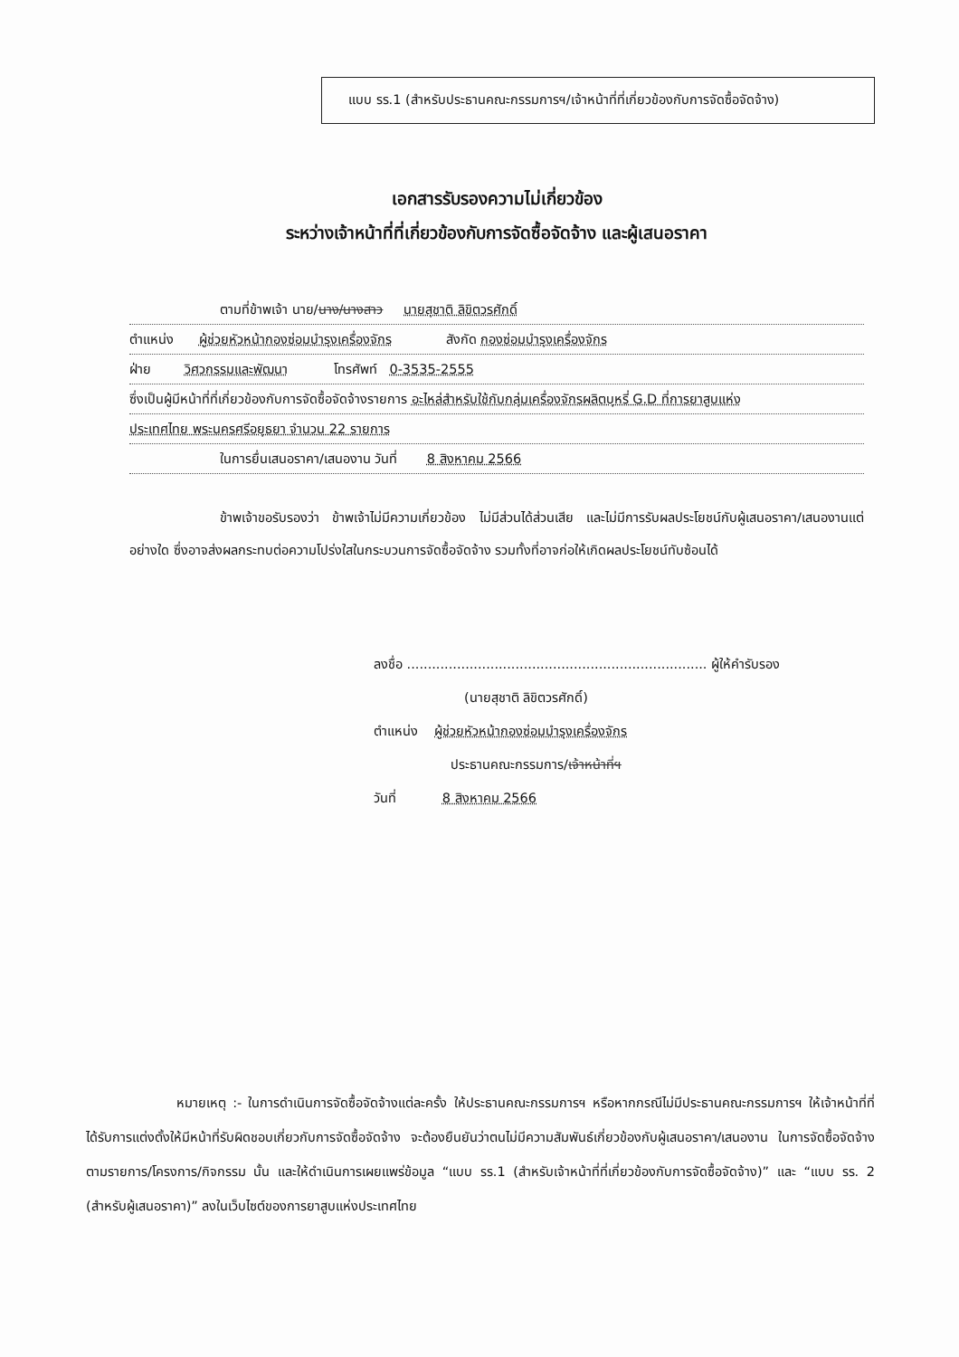แบบ รร.1 (สำหรับประธานคณะกรรมการฯ/เจ้าหน้าที่ที่เกี่ยวข้องกับการจัดซื้อจัดจ้าง)
เอกสารรับรองความไม่เกี่ยวข้อง
ระหว่างเจ้าหน้าที่ที่เกี่ยวข้องกับการจัดซื้อจัดจ้าง และผู้เสนอราคา
ตามที่ข้าพเจ้า นาย/นาง/นางสาว นายสุชาติ ลิขิตวรศักดิ์
ตำแหน่ง ผู้ช่วยหัวหน้ากองซ่อมบำรุงเครื่องจักร สังกัด กองซ่อมบำรุงเครื่องจักร
ฝ่าย วิศวกรรมและพัฒนา โทรศัพท์ 0-3535-2555
ซึ่งเป็นผู้มีหน้าที่ที่เกี่ยวข้องกับการจัดซื้อจัดจ้างรายการ อะไหล่สำหรับใช้กับกลุ่มเครื่องจักรผลิตบุหรี่ G.D ที่การยาสูบแห่ง
ประเทศไทย พระนครศรีอยุธยา จำนวน 22 รายการ
ในการยื่นเสนอราคา/เสนองาน วันที่ 8 สิงหาคม 2566
ข้าพเจ้าขอรับรองว่า ข้าพเจ้าไม่มีความเกี่ยวข้อง ไม่มีส่วนได้ส่วนเสีย และไม่มีการรับผลประโยชน์กับผู้เสนอราคา/เสนองานแต่อย่างใด ซึ่งอาจส่งผลกระทบต่อความโปร่งใสในกระบวนการจัดซื้อจัดจ้าง รวมทั้งที่อาจก่อให้เกิดผลประโยชน์ทับซ้อนได้
ลงชื่อ ........................................................................ ผู้ให้คำรับรอง
(นายสุชาติ ลิขิตวรศักดิ์)
ตำแหน่ง ผู้ช่วยหัวหน้ากองซ่อมบำรุงเครื่องจักร
ประธานคณะกรรมการ/เจ้าหน้าที่ฯ
วันที่ 8 สิงหาคม 2566
หมายเหตุ :- ในการดำเนินการจัดซื้อจัดจ้างแต่ละครั้ง ให้ประธานคณะกรรมการฯ หรือหากกรณีไม่มีประธานคณะกรรมการฯ ให้เจ้าหน้าที่ที่ได้รับการแต่งตั้งให้มีหน้าที่รับผิดชอบเกี่ยวกับการจัดซื้อจัดจ้าง จะต้องยืนยันว่าตนไม่มีความสัมพันธ์เกี่ยวข้องกับผู้เสนอราคา/เสนองาน ในการจัดซื้อจัดจ้างตามรายการ/โครงการ/กิจกรรม นั้น และให้ดำเนินการเผยแพร่ข้อมูล “แบบ รร.1 (สำหรับเจ้าหน้าที่ที่เกี่ยวข้องกับการจัดซื้อจัดจ้าง)” และ “แบบ รร. 2 (สำหรับผู้เสนอราคา)” ลงในเว็บไซต์ของการยาสูบแห่งประเทศไทย